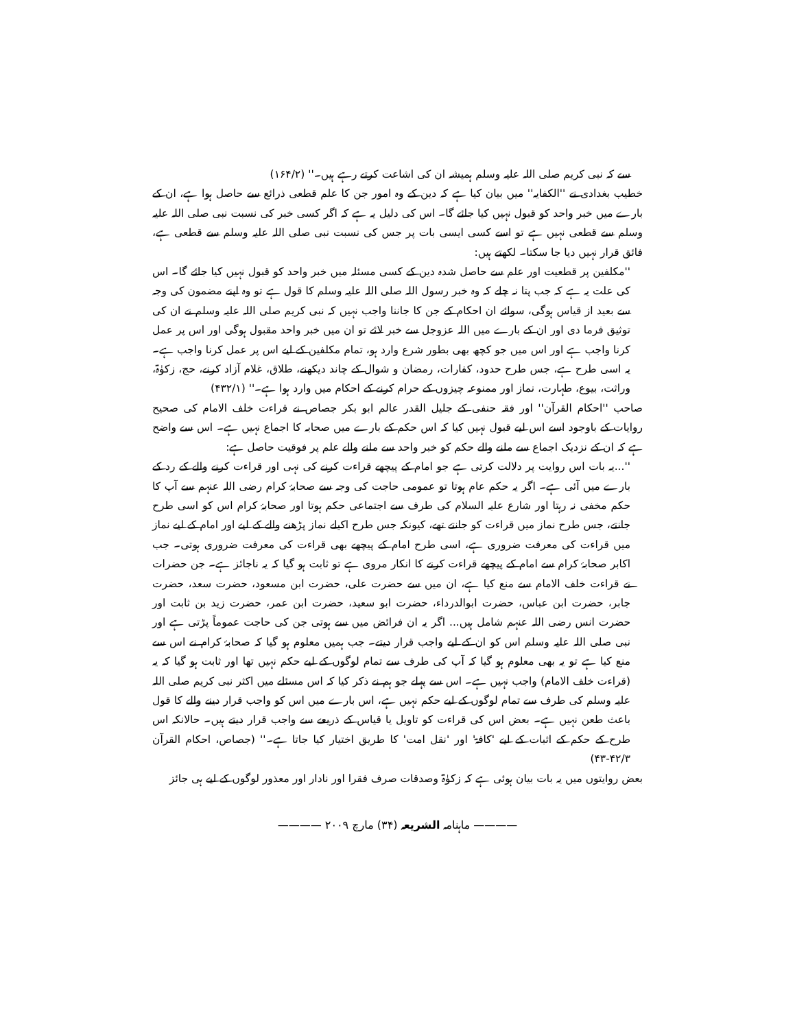سے کہ نبی کریم صلی اللہ علیہ وسلم ہمیشہ ان کی اشاعت کرتے رہے ہیں۔'' (۱۶۴/۲)
خطیب بغدادی نے ''الکفایہ'' میں بیان کیا ہے کہ دین کے وہ امور جن کا علم قطعی ذرائع سے حاصل ہوا ہے، ان کے بارے میں خبر واحد کو قبول نہیں کیا جائے گا۔ اس کی دلیل یہ ہے کہ اگر کسی خبر کی نسبت نبی صلی اللہ علیہ وسلم سے قطعی نہیں ہے تو اسے کسی ایسی بات پر جس کی نسبت نبی صلی اللہ علیہ وسلم سے قطعی ہے، فائق قرار نہیں دیا جا سکتا۔ لکھتے ہیں:
''مکلفین پر قطعیت اور علم سے حاصل شدہ دین کے کسی مسئلہ میں خبر واحد کو قبول نہیں کیا جائے گا۔ اس کی علت یہ ہے کہ جب پتا نہ چلے کہ وہ خبر رسول اللہ صلی اللہ علیہ وسلم کا قول ہے تو وہ اپنے مضمون کی وجہ سے بعید از قیاس ہوگی، سوائے ان احکام کے جن کا جاننا واجب نہیں کہ نبی کریم صلی اللہ علیہ وسلم نے ان کی توثیق فرما دی اور ان کے بارے میں اللہ عزوجل سے خبر لائے تو ان میں خبر واحد مقبول ہوگی اور اس پر عمل کرنا واجب ہے اور اس میں جو کچھ بھی بطور شرع وارد ہو، تمام مکلفین کے لیے اس پر عمل کرنا واجب ہے۔ یہ اسی طرح ہے، جس طرح حدود، کفارات، رمضان و شوال کے چاند دیکھنے، طلاق، غلام آزاد کرنے، حج، زکوٰۃ، وراثت، بیوع، طہارت، نماز اور ممنوعہ چیزوں کے حرام کرنے کے احکام میں وارد ہوا ہے۔'' (۴۳۲/۱)
صاحب ''احکام القرآن'' اور فقہ حنفی کے جلیل القدر عالم ابو بکر جصاص نے قراءت خلف الامام کی صحیح روایات کے باوجود اسے اس لیے قبول نہیں کیا کہ اس حکم کے بارے میں صحابہ کا اجماع نہیں ہے۔ اس سے واضح ہے کہ ان کے نزدیک اجماع سے ملنے والے حکم کو خبر واحد سے ملنے والے علم پر فوقیت حاصل ہے:
''...یہ بات اس روایت پر دلالت کرتی ہے جو امام کے پیچھے قراءت کرنے کی نہی اور قراءت کرنے والے کے رد کے بارے میں آئی ہے۔ اگر یہ حکم عام ہوتا تو عمومی حاجت کی وجہ سے صحابۂ کرام رضی اللہ عنہم سے آپ کا حکم مخفی نہ رہتا اور شارع علیہ السلام کی طرف سے اجتماعی حکم ہوتا اور صحابۂ کرام اس کو اسی طرح جانتے، جس طرح نماز میں قراءت کو جانتے تھے، کیونکہ جس طرح اکیلے نماز پڑھنے والے کے لیے اور امام کے لیے نماز میں قراءت کی معرفت ضروری ہے، اسی طرح امام کے پیچھے بھی قراءت کی معرفت ضروری ہوتی۔ جب اکابر صحابۂ کرام سے امام کے پیچھے قراءت کرنے کا انکار مروی ہے تو ثابت ہو گیا کہ یہ ناجائز ہے۔ جن حضرات نے قراءت خلف الامام سے منع کیا ہے، ان میں سے حضرت علی، حضرت ابن مسعود، حضرت سعد، حضرت جابر، حضرت ابن عباس، حضرت ابوالدرداء، حضرت ابو سعید، حضرت ابن عمر، حضرت زید بن ثابت اور حضرت انس رضی اللہ عنہم شامل ہیں... اگر یہ ان فرائض میں سے ہوتی جن کی حاجت عموماً پڑتی ہے اور نبی صلی اللہ علیہ وسلم اس کو ان کے لیے واجب قرار دیتے۔ جب ہمیں معلوم ہو گیا کہ صحابۂ کرام نے اس سے منع کیا ہے تو یہ بھی معلوم ہو گیا کہ آپ کی طرف سے تمام لوگوں کے لیے حکم نہیں تھا اور ثابت ہو گیا کہ یہ (قراءت خلف الامام) واجب نہیں ہے۔ اس سے پہلے جو ہم نے ذکر کیا کہ اس مسئلے میں اکثر نبی کریم صلی اللہ علیہ وسلم کی طرف سے تمام لوگوں کے لیے حکم نہیں ہے، اس بارے میں اس کو واجب قرار دینے والے کا قول باعث طعن نہیں ہے۔ بعض اس کی قراءت کو تاویل یا قیاس کے ذریعے سے واجب قرار دیتے ہیں۔ حالانکہ اس طرح کے حکم کے اثبات کے لیے 'کافۃ' اور 'نقل امت' کا طریق اختیار کیا جاتا ہے۔'' (جصاص، احکام القرآن ۴۲/۳-۴۳)
بعض روایتوں میں یہ بات بیان ہوئی ہے کہ زکوٰۃ وصدقات صرف فقرا اور نادار اور معذور لوگوں کے لیے ہی جائز
———— ماہنامہ الشریعہ (۳۴) مارچ ۲۰۰۹ ————